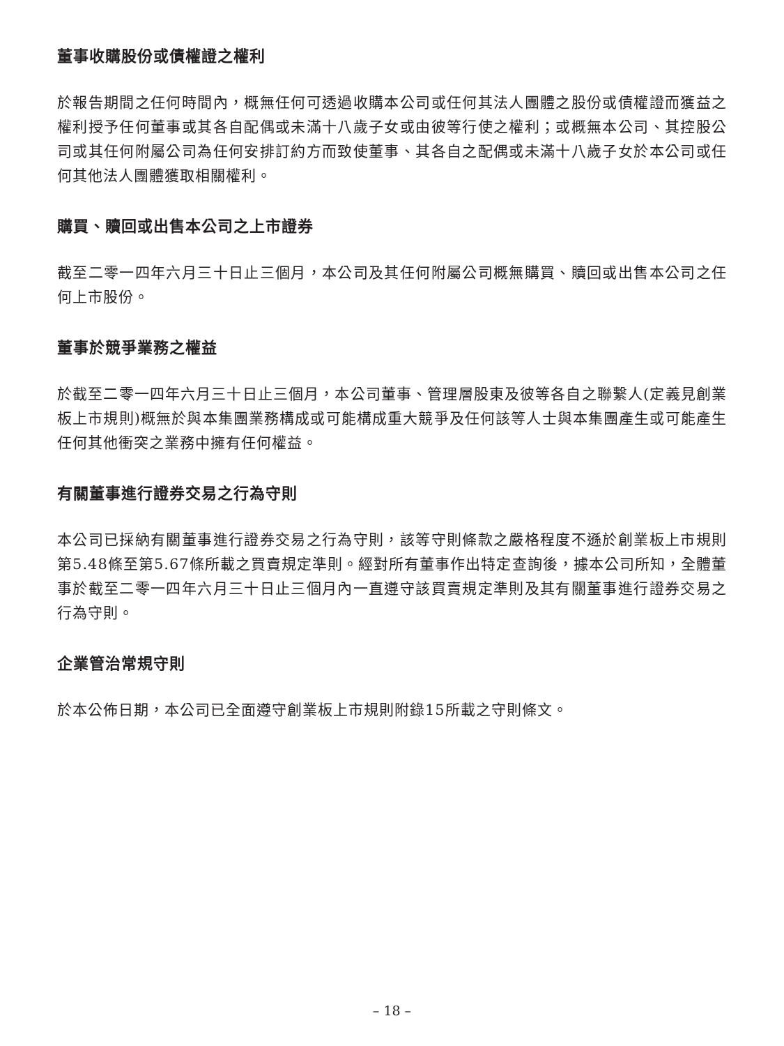董事收購股份或債權證之權利
於報告期間之任何時間內，概無任何可透過收購本公司或任何其法人團體之股份或債權證而獲益之權利授予任何董事或其各自配偶或未滿十八歲子女或由彼等行使之權利；或概無本公司、其控股公司或其任何附屬公司為任何安排訂約方而致使董事、其各自之配偶或未滿十八歲子女於本公司或任何其他法人團體獲取相關權利。
購買、贖回或出售本公司之上市證券
截至二零一四年六月三十日止三個月，本公司及其任何附屬公司概無購買、贖回或出售本公司之任何上市股份。
董事於競爭業務之權益
於截至二零一四年六月三十日止三個月，本公司董事、管理層股東及彼等各自之聯繫人(定義見創業板上市規則)概無於與本集團業務構成或可能構成重大競爭及任何該等人士與本集團產生或可能產生任何其他衝突之業務中擁有任何權益。
有關董事進行證券交易之行為守則
本公司已採納有關董事進行證券交易之行為守則，該等守則條款之嚴格程度不遜於創業板上市規則第5.48條至第5.67條所載之買賣規定準則。經對所有董事作出特定查詢後，據本公司所知，全體董事於截至二零一四年六月三十日止三個月內一直遵守該買賣規定準則及其有關董事進行證券交易之行為守則。
企業管治常規守則
於本公佈日期，本公司已全面遵守創業板上市規則附錄15所載之守則條文。
– 18 –